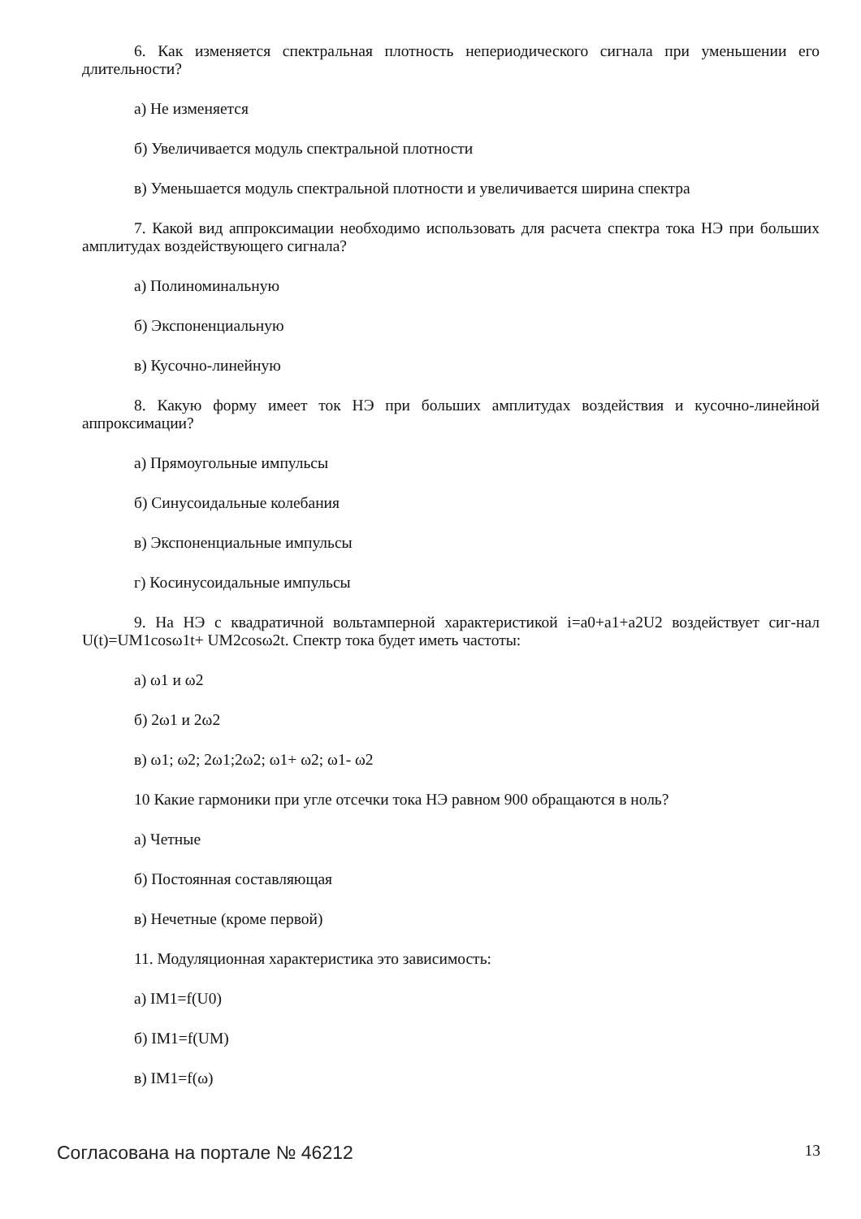6. Как изменяется спектральная плотность непериодического сигнала при уменьшении его длительности?
а) Не изменяется
б) Увеличивается модуль спектральной плотности
в) Уменьшается модуль спектральной плотности и увеличивается ширина спектра
7. Какой вид аппроксимации необходимо использовать для расчета спектра тока НЭ при больших амплитудах воздействующего сигнала?
а) Полиноминальную
б) Экспоненциальную
в) Кусочно-линейную
8. Какую форму имеет ток НЭ при больших амплитудах воздействия и кусочно-линейной аппроксимации?
а) Прямоугольные импульсы
б) Синусоидальные колебания
в) Экспоненциальные импульсы
г) Косинусоидальные импульсы
9. На НЭ с квадратичной вольтамперной характеристикой i=a0+a1+a2U2 воздействует сиг-нал U(t)=UM1cosω1t+ UM2cosω2t. Спектр тока будет иметь частоты:
а) ω1 и ω2
б) 2ω1 и 2ω2
в) ω1; ω2; 2ω1;2ω2; ω1+ ω2; ω1- ω2
10 Какие гармоники при угле отсечки тока НЭ равном 900 обращаются в ноль?
а) Четные
б) Постоянная составляющая
в) Нечетные (кроме первой)
11. Модуляционная характеристика это зависимость:
а) IM1=f(U0)
б) IM1=f(UM)
в) IM1=f(ω)
Согласована на портале № 46212 13